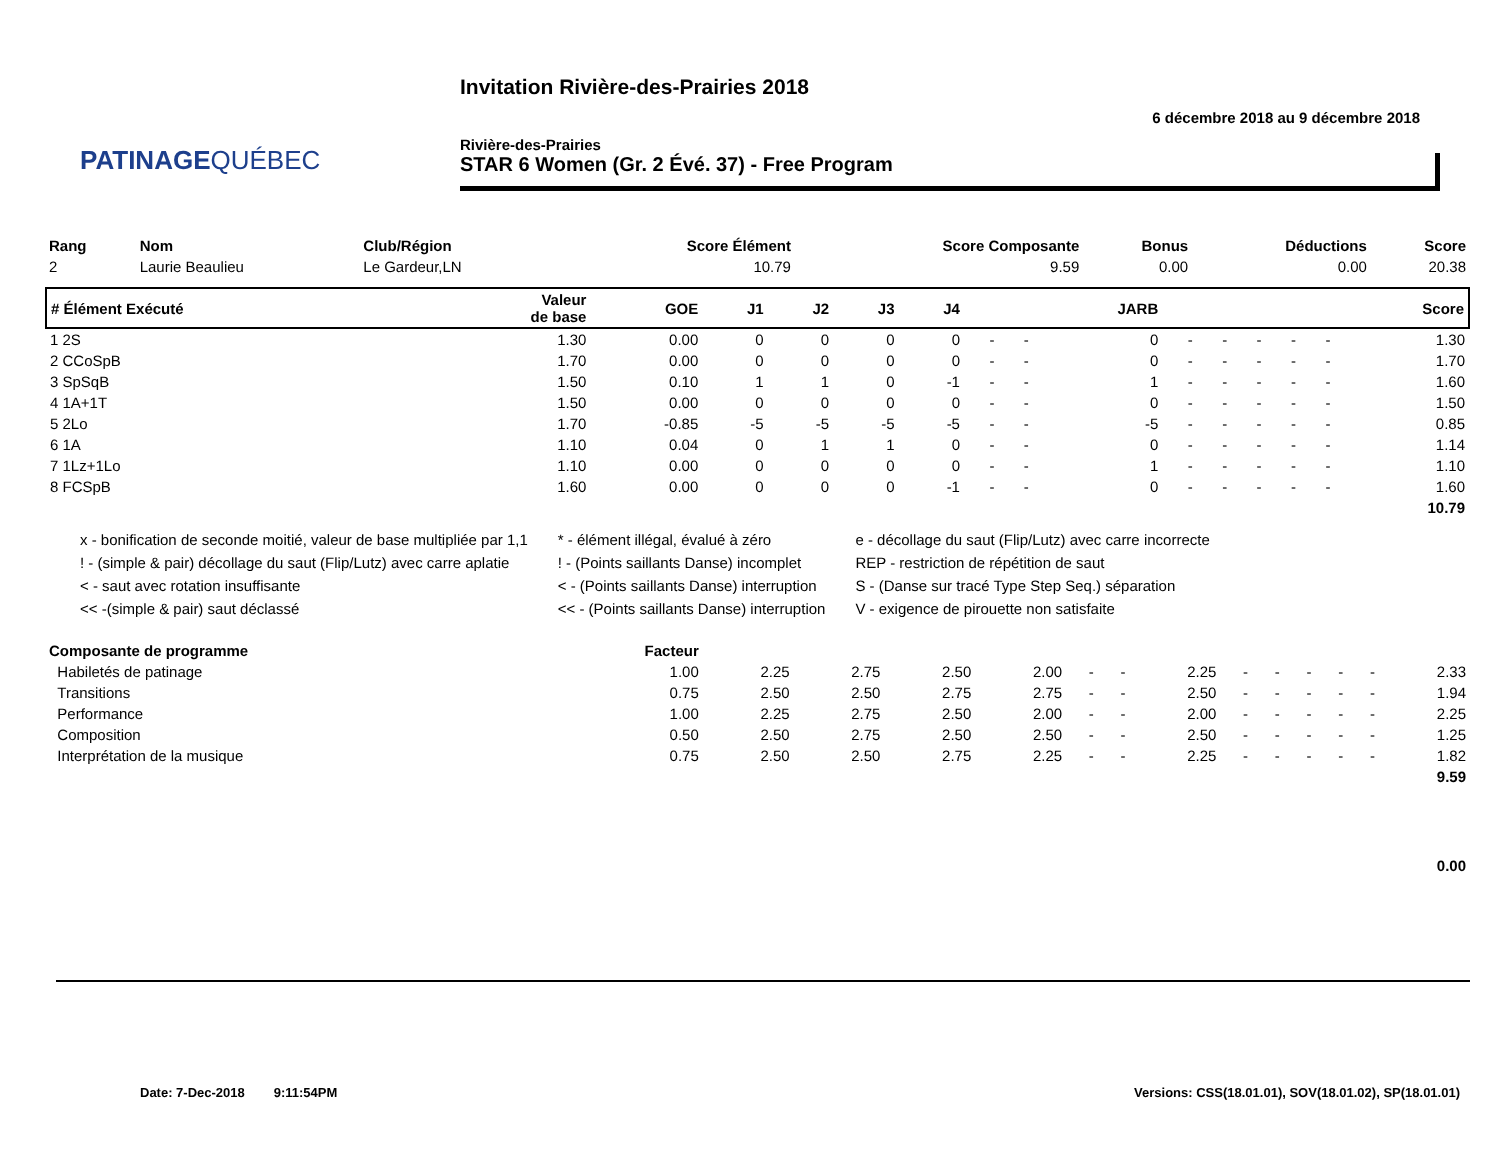PATINAGEQUÉBEC
Invitation Rivière-des-Prairies 2018
6 décembre 2018 au 9 décembre 2018
Rivière-des-Prairies
STAR 6 Women (Gr. 2 Évé. 37) - Free Program
| Rang | Nom | Club/Région | Score Élément | Score Composante | Bonus | Déductions | Score |
| --- | --- | --- | --- | --- | --- | --- | --- |
| 2 | Laurie Beaulieu | Le Gardeur,LN | 10.79 | 9.59 | 0.00 | 0.00 | 20.38 |
| # Élément Exécuté | Valeur de base | GOE | J1 | J2 | J3 | J4 | | | JARB | | | | | | Score |
| --- | --- | --- | --- | --- | --- | --- | --- | --- | --- | --- | --- | --- | --- | --- | --- |
| 1 2S | 1.30 | 0.00 | 0 | 0 | 0 | 0 | - | - | 0 | - | - | - | - | - | 1.30 |
| 2 CCoSpB | 1.70 | 0.00 | 0 | 0 | 0 | 0 | - | - | 0 | - | - | - | - | - | 1.70 |
| 3 SpSqB | 1.50 | 0.10 | 1 | 1 | 0 | -1 | - | - | 1 | - | - | - | - | - | 1.60 |
| 4 1A+1T | 1.50 | 0.00 | 0 | 0 | 0 | 0 | - | - | 0 | - | - | - | - | - | 1.50 |
| 5 2Lo | 1.70 | -0.85 | -5 | -5 | -5 | -5 | - | - | -5 | - | - | - | - | - | 0.85 |
| 6 1A | 1.10 | 0.04 | 0 | 1 | 1 | 0 | - | - | 0 | - | - | - | - | - | 1.14 |
| 7 1Lz+1Lo | 1.10 | 0.00 | 0 | 0 | 0 | 0 | - | - | 1 | - | - | - | - | - | 1.10 |
| 8 FCSpB | 1.60 | 0.00 | 0 | 0 | 0 | -1 | - | - | 0 | - | - | - | - | - | 1.60 |
| 10.79 | | | | | | | | | | | | | | | |
x - bonification de seconde moitié, valeur de base multipliée par 1,1
! - (simple & pair) décollage du saut (Flip/Lutz) avec carre aplatie
< - saut avec rotation insuffisante
<< -(simple & pair) saut déclassé
* - élément illégal, évalué à zéro
! - (Points saillants Danse) incomplet
< - (Points saillants Danse) interruption
<< - (Points saillants Danse) interruption
e - décollage du saut (Flip/Lutz) avec carre incorrecte
REP - restriction de répétition de saut
S - (Danse sur tracé Type Step Seq.) séparation
V - exigence de pirouette non satisfaite
| Composante de programme | Facteur | | | | | | | | | | | | | |
| --- | --- | --- | --- | --- | --- | --- | --- | --- | --- | --- | --- | --- | --- | --- |
| Habiletés de patinage | 1.00 | 2.25 | 2.75 | 2.50 | 2.00 | - | - | 2.25 | - | - | - | - | - | 2.33 |
| Transitions | 0.75 | 2.50 | 2.50 | 2.75 | 2.75 | - | - | 2.50 | - | - | - | - | - | 1.94 |
| Performance | 1.00 | 2.25 | 2.75 | 2.50 | 2.00 | - | - | 2.00 | - | - | - | - | - | 2.25 |
| Composition | 0.50 | 2.50 | 2.75 | 2.50 | 2.50 | - | - | 2.50 | - | - | - | - | - | 1.25 |
| Interprétation de la musique | 0.75 | 2.50 | 2.50 | 2.75 | 2.25 | - | - | 2.25 | - | - | - | - | - | 1.82 |
| 9.59 | | | | | | | | | | | | | | |
| 0.00 | | | | | | | | | | | | | | |
Date: 7-Dec-2018 9:11:54PM
Versions: CSS(18.01.01), SOV(18.01.02), SP(18.01.01)